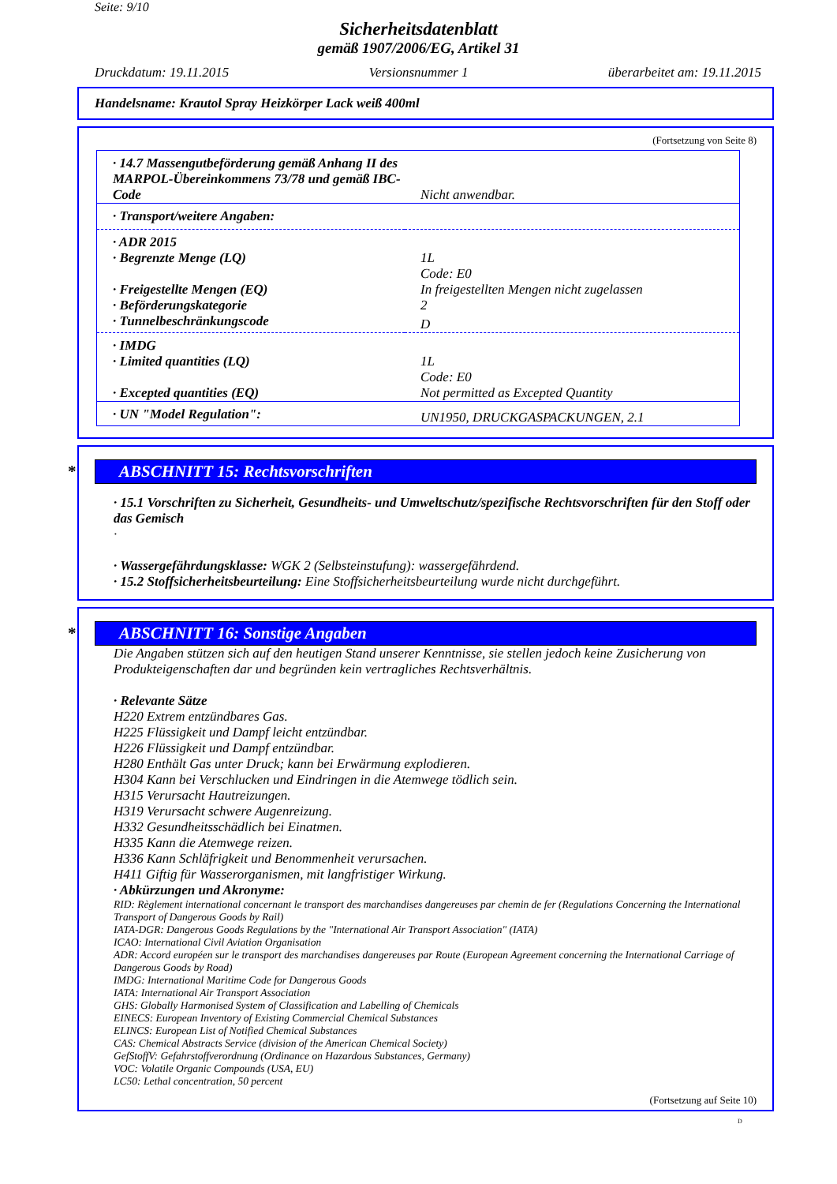Seite: 9/10
Sicherheitsdatenblatt
gemäß 1907/2006/EG, Artikel 31
Druckdatum: 19.11.2015 Versionsnummer 1 überarbeitet am: 19.11.2015
Handelsname: Krautol Spray Heizkörper Lack weiß 400ml
(Fortsetzung von Seite 8)
| · 14.7 Massengutbeförderung gemäß Anhang II des MARPOL-Übereinkommens 73/78 und gemäß IBC-Code | Nicht anwendbar. |
| · Transport/weitere Angaben: | |
| · ADR 2015 | |
| · Begrenzte Menge (LQ) | 1L |
| · Freigestellte Mengen (EQ) | Code: E0 In freigestellten Mengen nicht zugelassen |
| · Beförderungskategorie | 2 |
| · Tunnelbeschränkungscode | D |
| · IMDG | |
| · Limited quantities (LQ) | 1L |
| · Excepted quantities (EQ) | Code: E0 Not permitted as Excepted Quantity |
| · UN "Model Regulation": | UN1950, DRUCKGASPACKUNGEN, 2.1 |
* ABSCHNITT 15: Rechtsvorschriften
· 15.1 Vorschriften zu Sicherheit, Gesundheits- und Umweltschutz/spezifische Rechtsvorschriften für den Stoff oder das Gemisch
·
· Wassergefährdungsklasse: WGK 2 (Selbsteinstufung): wassergefährdend.
· 15.2 Stoffsicherheitsbeurteilung: Eine Stoffsicherheitsbeurteilung wurde nicht durchgeführt.
* ABSCHNITT 16: Sonstige Angaben
Die Angaben stützen sich auf den heutigen Stand unserer Kenntnisse, sie stellen jedoch keine Zusicherung von Produkteigenschaften dar und begründen kein vertragliches Rechtsverhältnis.
· Relevante Sätze
H220 Extrem entzündbares Gas.
H225 Flüssigkeit und Dampf leicht entzündbar.
H226 Flüssigkeit und Dampf entzündbar.
H280 Enthält Gas unter Druck; kann bei Erwärmung explodieren.
H304 Kann bei Verschlucken und Eindringen in die Atemwege tödlich sein.
H315 Verursacht Hautreizungen.
H319 Verursacht schwere Augenreizung.
H332 Gesundheitsschädlich bei Einatmen.
H335 Kann die Atemwege reizen.
H336 Kann Schläfrigkeit und Benommenheit verursachen.
H411 Giftig für Wasserorganismen, mit langfristiger Wirkung.
· Abkürzungen und Akronyme:
RID: Règlement international concernant le transport des marchandises dangereuses par chemin de fer (Regulations Concerning the International Transport of Dangerous Goods by Rail)
IATA-DGR: Dangerous Goods Regulations by the "International Air Transport Association" (IATA)
ICAO: International Civil Aviation Organisation
ADR: Accord européen sur le transport des marchandises dangereuses par Route (European Agreement concerning the International Carriage of Dangerous Goods by Road)
IMDG: International Maritime Code for Dangerous Goods
IATA: International Air Transport Association
GHS: Globally Harmonised System of Classification and Labelling of Chemicals
EINECS: European Inventory of Existing Commercial Chemical Substances
ELINCS: European List of Notified Chemical Substances
CAS: Chemical Abstracts Service (division of the American Chemical Society)
GefStoffV: Gefahrstoffverordnung (Ordinance on Hazardous Substances, Germany)
VOC: Volatile Organic Compounds (USA, EU)
LC50: Lethal concentration, 50 percent
(Fortsetzung auf Seite 10)
D